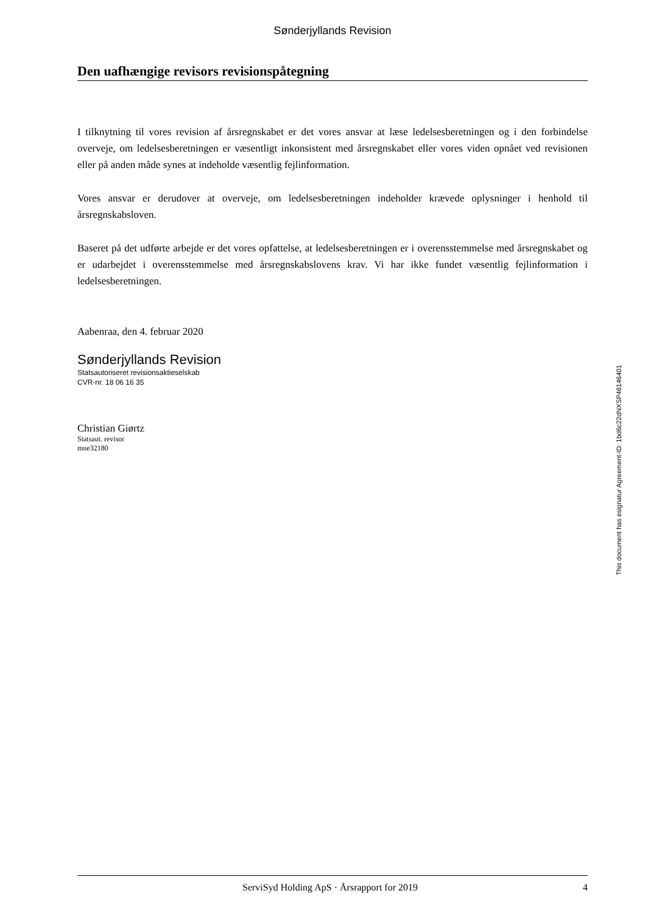Sønderjyllands Revision
Den uafhængige revisors revisionspåtegning
I tilknytning til vores revision af årsregnskabet er det vores ansvar at læse ledelsesberetningen og i den forbindelse overveje, om ledelsesberetningen er væsentligt inkonsistent med årsregnskabet eller vores viden opnået ved revisionen eller på anden måde synes at indeholde væsentlig fejlinformation.
Vores ansvar er derudover at overveje, om ledelsesberetningen indeholder krævede oplysninger i henhold til årsregnskabsloven.
Baseret på det udførte arbejde er det vores opfattelse, at ledelsesberetningen er i overensstemmelse med årsregnskabet og er udarbejdet i overensstemmelse med årsregnskabslovens krav. Vi har ikke fundet væsentlig fejlinformation i ledelsesberetningen.
Aabenraa, den 4. februar 2020
Sønderjyllands Revision
Statsautoriseret revisionsaktieselskab
CVR-nr. 18 06 16 35
Christian Giørtz
Statsaut. revisor
mne32180
This document has esignatur Agreement-ID: 1bd6c22dNXSP46146401
ServiSyd Holding ApS · Årsrapport for 2019 4